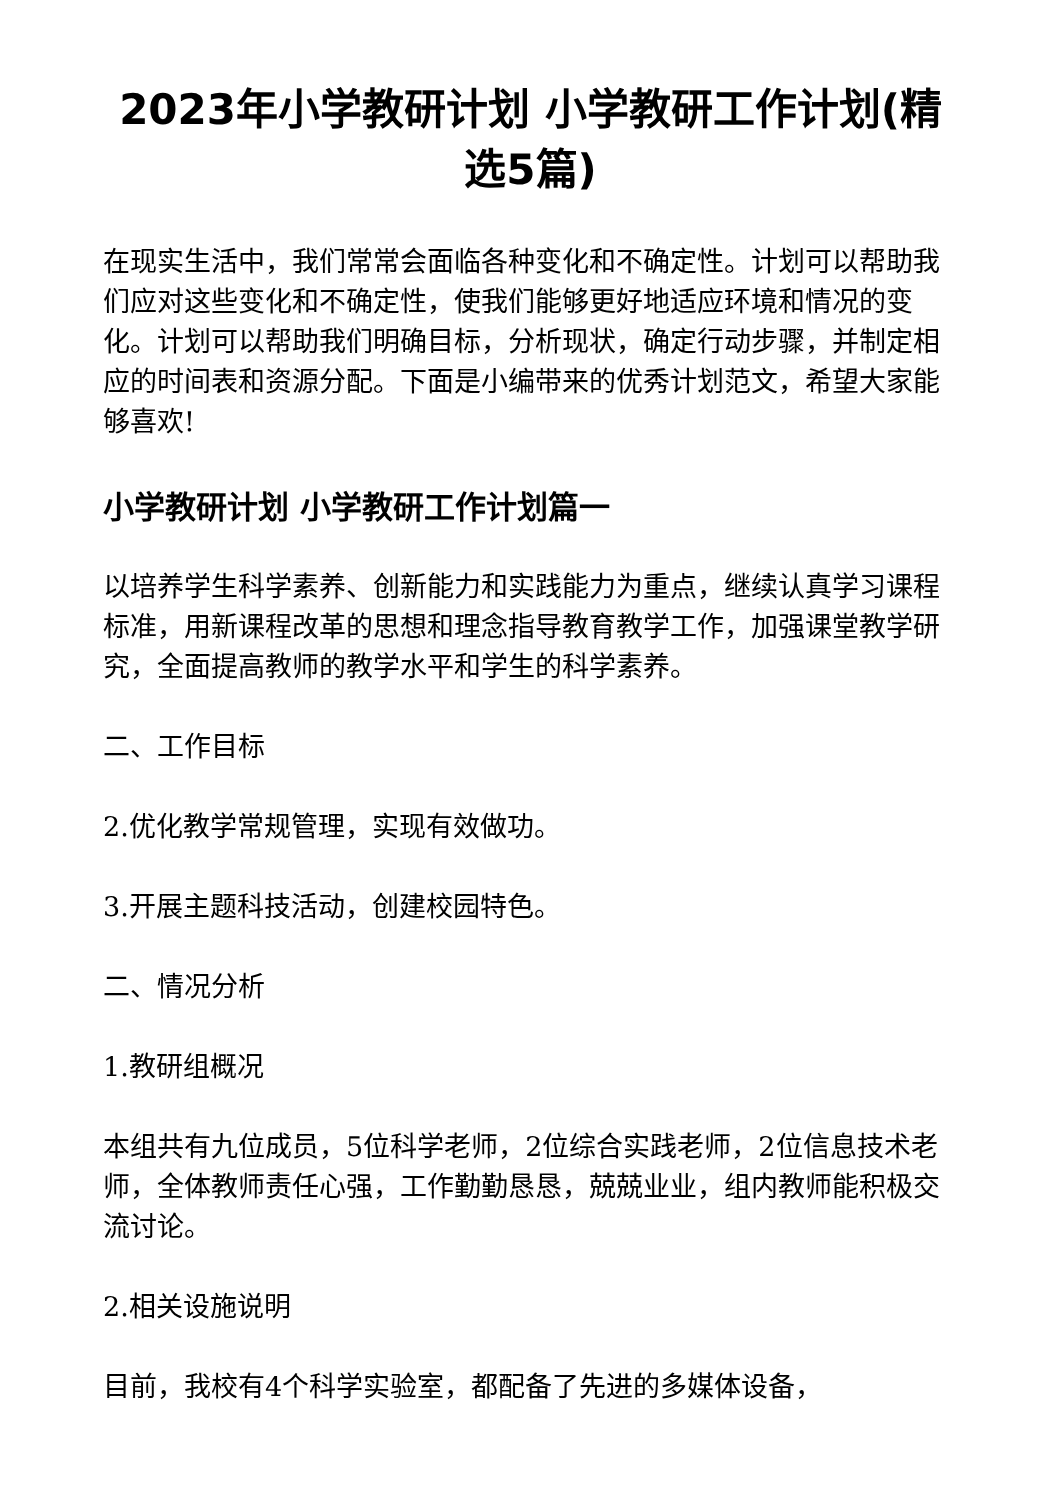2023年小学教研计划 小学教研工作计划(精选5篇)
在现实生活中，我们常常会面临各种变化和不确定性。计划可以帮助我们应对这些变化和不确定性，使我们能够更好地适应环境和情况的变化。计划可以帮助我们明确目标，分析现状，确定行动步骤，并制定相应的时间表和资源分配。下面是小编带来的优秀计划范文，希望大家能够喜欢!
小学教研计划 小学教研工作计划篇一
以培养学生科学素养、创新能力和实践能力为重点，继续认真学习课程标准，用新课程改革的思想和理念指导教育教学工作，加强课堂教学研究，全面提高教师的教学水平和学生的科学素养。
二、工作目标
2.优化教学常规管理，实现有效做功。
3.开展主题科技活动，创建校园特色。
二、情况分析
1.教研组概况
本组共有九位成员，5位科学老师，2位综合实践老师，2位信息技术老师，全体教师责任心强，工作勤勤恳恳，兢兢业业，组内教师能积极交流讨论。
2.相关设施说明
目前，我校有4个科学实验室，都配备了先进的多媒体设备，